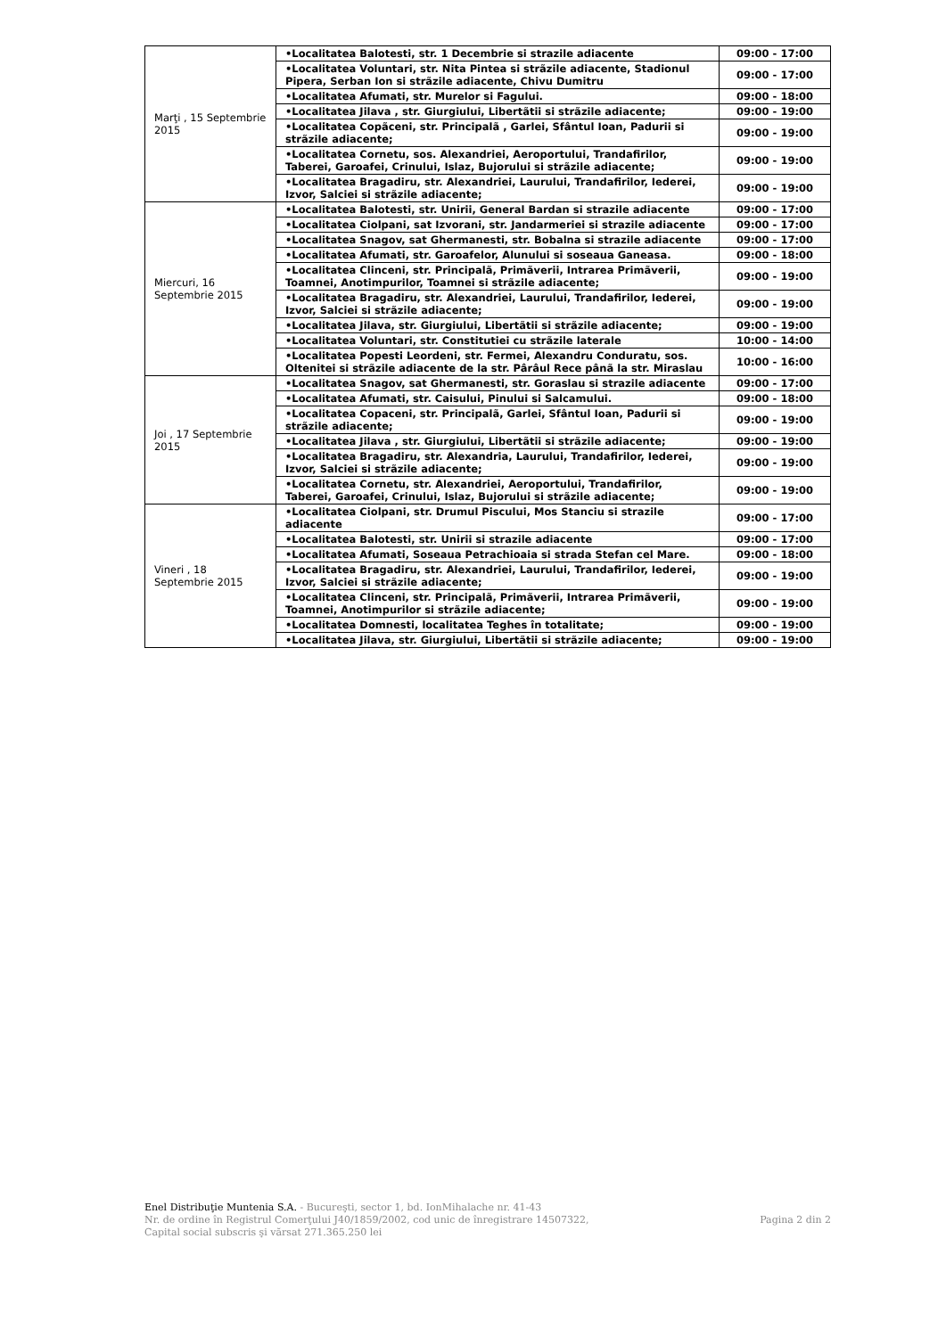| Marţi , 15 Septembrie 2015 | •Localitatea Balotesti, str. 1 Decembrie si strazile adiacente | 09:00 - 17:00 |
| | •Localitatea Voluntari, str. Nita Pintea si strãzile adiacente, Stadionul Pipera, Serban Ion si strãzile adiacente, Chivu Dumitru | 09:00 - 17:00 |
| | •Localitatea Afumati, str. Murelor si Fagului. | 09:00 - 18:00 |
| | •Localitatea Jilava , str. Giurgiului, Libertãtii si strãzile adiacente; | 09:00 - 19:00 |
| | •Localitatea Copãceni, str. Principalã , Garlei, Sfântul Ioan, Padurii si strãzile adiacente; | 09:00 - 19:00 |
| | •Localitatea Cornetu, sos. Alexandriei, Aeroportului, Trandafirilor, Taberei, Garoafei, Crinului, Islaz, Bujorului si strãzile adiacente; | 09:00 - 19:00 |
| | •Localitatea Bragadiru, str. Alexandriei, Laurului, Trandafirilor, Iederei, Izvor, Salciei si strãzile adiacente; | 09:00 - 19:00 |
| Miercuri, 16 Septembrie 2015 | •Localitatea Balotesti, str. Unirii, General Bardan si strazile adiacente | 09:00 - 17:00 |
| | •Localitatea Ciolpani, sat Izvorani, str. Jandarmeriei si strazile adiacente | 09:00 - 17:00 |
| | •Localitatea Snagov, sat Ghermanesti, str. Bobalna si strazile adiacente | 09:00 - 17:00 |
| | •Localitatea Afumati, str. Garoafelor, Alunului si soseaua Ganeasa. | 09:00 - 18:00 |
| | •Localitatea Clinceni, str. Principalã, Primãverii, Intrarea Primãverii, Toamnei, Anotimpurilor, Toamnei si strãzile adiacente; | 09:00 - 19:00 |
| | •Localitatea Bragadiru, str. Alexandriei, Laurului, Trandafirilor, Iederei, Izvor, Salciei si strãzile adiacente; | 09:00 - 19:00 |
| | •Localitatea Jilava, str. Giurgiului, Libertãtii si strãzile adiacente; | 09:00 - 19:00 |
| | •Localitatea Voluntari, str. Constitutiei cu strãzile laterale | 10:00 - 14:00 |
| | •Localitatea Popesti Leordeni, str. Fermei, Alexandru Conduratu, sos. Oltenitei si strãzile adiacente de la str. Pârâul Rece pânã la str. Miraslau | 10:00 - 16:00 |
| Joi , 17 Septembrie 2015 | •Localitatea Snagov, sat Ghermanesti, str. Goraslau si strazile adiacente | 09:00 - 17:00 |
| | •Localitatea Afumati, str. Caisului, Pinului si Salcamului. | 09:00 - 18:00 |
| | •Localitatea Copaceni, str. Principalã, Garlei, Sfântul Ioan, Padurii si strãzile adiacente; | 09:00 - 19:00 |
| | •Localitatea Jilava , str. Giurgiului, Libertãtii si strãzile adiacente; | 09:00 - 19:00 |
| | •Localitatea Bragadiru, str. Alexandria, Laurului, Trandafirilor, Iederei, Izvor, Salciei si strãzile adiacente; | 09:00 - 19:00 |
| | •Localitatea Cornetu, str. Alexandriei, Aeroportului, Trandafirilor, Taberei, Garoafei, Crinului, Islaz, Bujorului si strãzile adiacente; | 09:00 - 19:00 |
| Vineri , 18 Septembrie 2015 | •Localitatea Ciolpani, str. Drumul Piscului, Mos Stanciu si strazile adiacente | 09:00 - 17:00 |
| | •Localitatea Balotesti, str. Unirii si strazile adiacente | 09:00 - 17:00 |
| | •Localitatea Afumati, Soseaua Petrachioaia si strada Stefan cel Mare. | 09:00 - 18:00 |
| | •Localitatea Bragadiru, str. Alexandriei, Laurului, Trandafirilor, Iederei, Izvor, Salciei si strãzile adiacente; | 09:00 - 19:00 |
| | •Localitatea Clinceni, str. Principalã, Primãverii, Intrarea Primãverii, Toamnei, Anotimpurilor si strãzile adiacente; | 09:00 - 19:00 |
| | •Localitatea Domnesti, localitatea Teghes în totalitate; | 09:00 - 19:00 |
| | •Localitatea Jilava, str. Giurgiului, Libertãtii si strãzile adiacente; | 09:00 - 19:00 |
Enel Distribuţie Muntenia S.A. - Bucureşti, sector 1, bd. IonMihalache nr. 41-43
Pagina 2 din 2 Nr. de ordine în Registrul Comerţului J40/1859/2002, cod unic de înregistrare 14507322,
Capital social subscris şi vărsat 271.365.250 lei